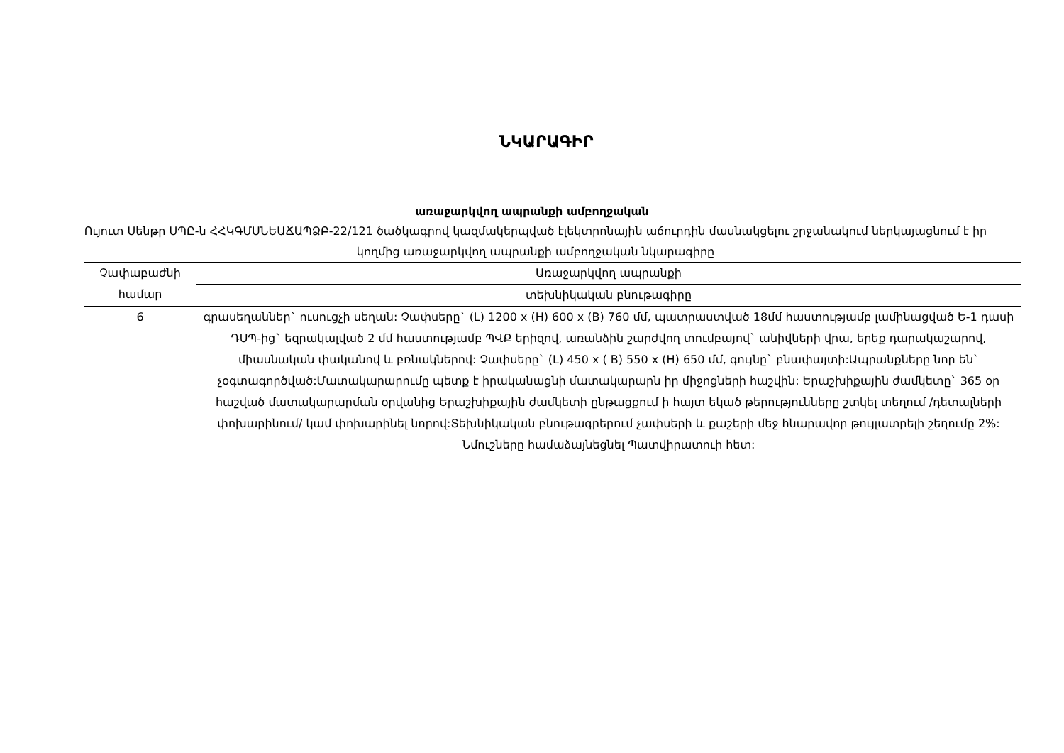ՆԿԱՐԱԳԻՐ
առաջարկվող ապրանքի ամբողջական
Ույուտ Սենթր ՍՊԸ-ն ՀՀԿԳՄՍՆԵԱՃԱՊՁԲ-22/121 ծածկագրով կազմակերպված էլեկտրոնային աճուրդին մասնակցելու շրջանակում ներկայացնում է իր կողմից առաջարկվող ապրանքի ամբողջական նկարագիրը
| Չափաբաժնի համար | Առաջարկվող ապրանքի |
| | տեխնիկական բնութագիրը |
| 6 | գրասեղաններ` ուսուցչի սեղան: Չափսերը` (L) 1200 x (H) 600 x (B) 760 մմ, պատրաստված 18մմ հաստությամբ լամինացված Ե-1 դասի ԴՍՊ-ից` եզրակալված 2 մմ հաստությամբ ՊՎՔ երիզով, առանձին շարժվող տումբայով` անիվների վրա, երեք դարակաշարով, միասնական փականով և բռնակներով: Չափսերը` (L) 450 x ( B) 550 x (H) 650 մմ, գույնը` բնափայտի:Ապրանքները նոր են` չօգտագործված:Մատակարարումը պետք է իրականացնի մատակարարն իր միջոցների հաշվին: Երաշխիքային ժամկետը` 365 օր հաշված մատակարարման օրվանից Երաշխիքային ժամկետի ընթացքում ի հայտ եկած թերությունները շտկել տեղում /դետալների փոխարինում/ կամ փոխարինել նորով:Տեխնիկական բնութագրերում չափսերի և քաշերի մեջ հնարավոր թույլատրելի շեղումը 2%: Նմուշները համաձայնեցնել Պատվիրատուի հետ: |